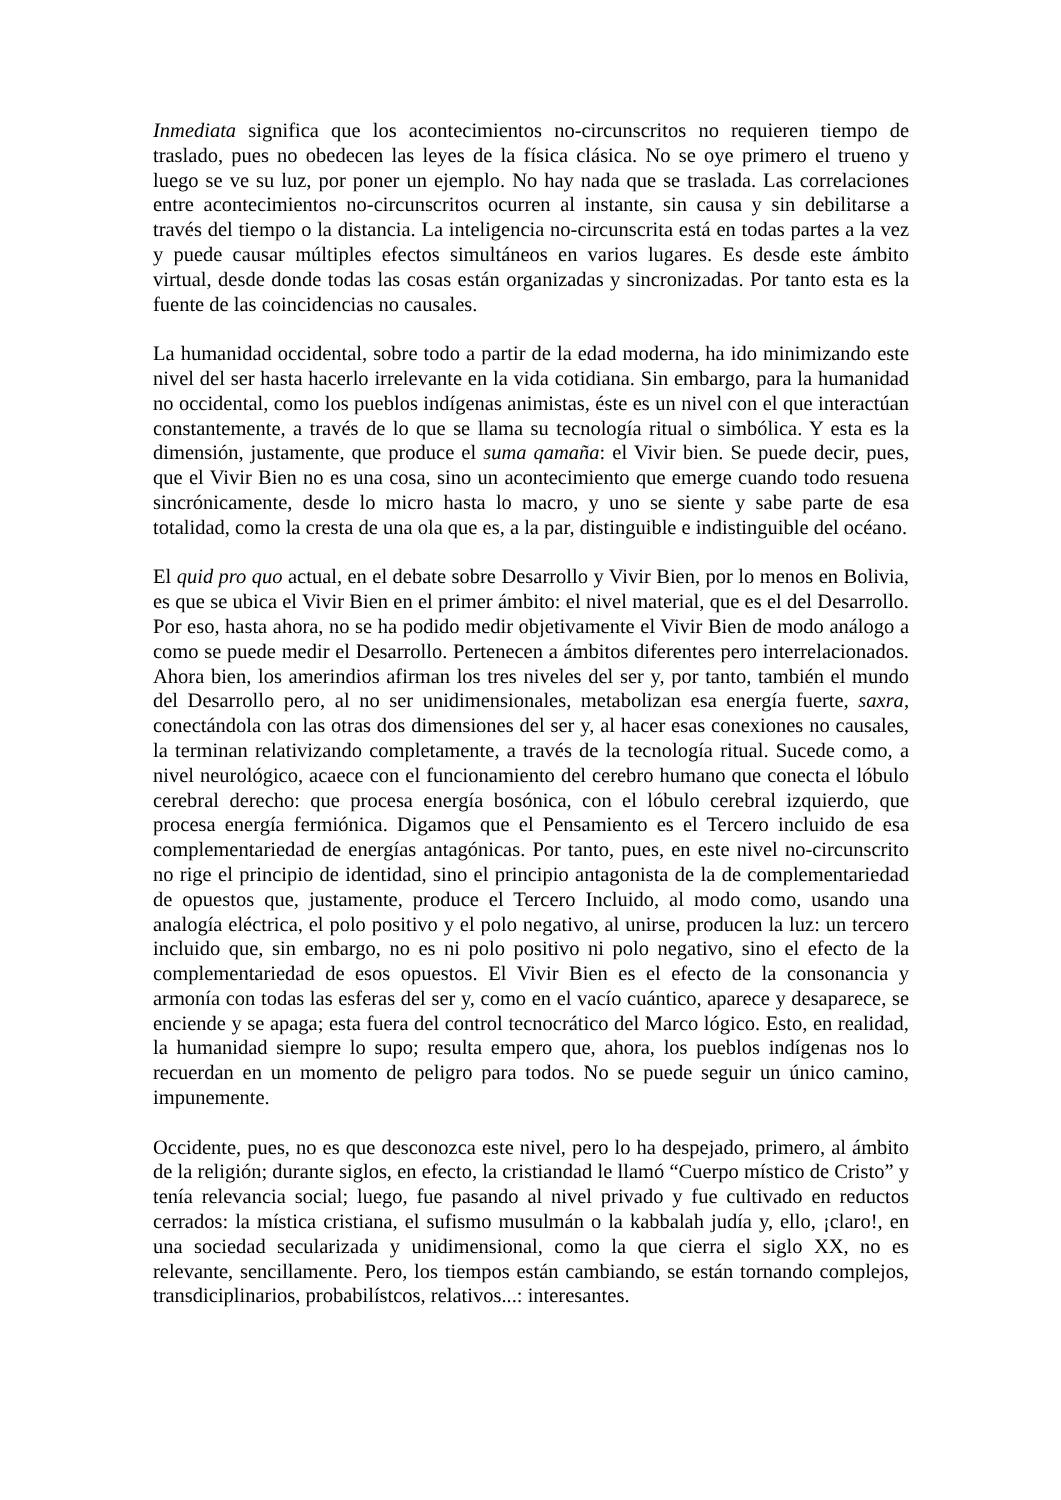Inmediata significa que los acontecimientos no-circunscritos no requieren tiempo de traslado, pues no obedecen las leyes de la física clásica. No se oye primero el trueno y luego se ve su luz, por poner un ejemplo. No hay nada que se traslada. Las correlaciones entre acontecimientos no-circunscritos ocurren al instante, sin causa y sin debilitarse a través del tiempo o la distancia. La inteligencia no-circunscrita está en todas partes a la vez y puede causar múltiples efectos simultáneos en varios lugares. Es desde este ámbito virtual, desde donde todas las cosas están organizadas y sincronizadas. Por tanto esta es la fuente de las coincidencias no causales.
La humanidad occidental, sobre todo a partir de la edad moderna, ha ido minimizando este nivel del ser hasta hacerlo irrelevante en la vida cotidiana. Sin embargo, para la humanidad no occidental, como los pueblos indígenas animistas, éste es un nivel con el que interactúan constantemente, a través de lo que se llama su tecnología ritual o simbólica. Y esta es la dimensión, justamente, que produce el suma qamaña: el Vivir bien. Se puede decir, pues, que el Vivir Bien no es una cosa, sino un acontecimiento que emerge cuando todo resuena sincrónicamente, desde lo micro hasta lo macro, y uno se siente y sabe parte de esa totalidad, como la cresta de una ola que es, a la par, distinguible e indistinguible del océano.
El quid pro quo actual, en el debate sobre Desarrollo y Vivir Bien, por lo menos en Bolivia, es que se ubica el Vivir Bien en el primer ámbito: el nivel material, que es el del Desarrollo. Por eso, hasta ahora, no se ha podido medir objetivamente el Vivir Bien de modo análogo a como se puede medir el Desarrollo. Pertenecen a ámbitos diferentes pero interrelacionados. Ahora bien, los amerindios afirman los tres niveles del ser y, por tanto, también el mundo del Desarrollo pero, al no ser unidimensionales, metabolizan esa energía fuerte, saxra, conectándola con las otras dos dimensiones del ser y, al hacer esas conexiones no causales, la terminan relativizando completamente, a través de la tecnología ritual. Sucede como, a nivel neurológico, acaece con el funcionamiento del cerebro humano que conecta el lóbulo cerebral derecho: que procesa energía bosónica, con el lóbulo cerebral izquierdo, que procesa energía fermiónica. Digamos que el Pensamiento es el Tercero incluido de esa complementariedad de energías antagónicas. Por tanto, pues, en este nivel no-circunscrito no rige el principio de identidad, sino el principio antagonista de la de complementariedad de opuestos que, justamente, produce el Tercero Incluido, al modo como, usando una analogía eléctrica, el polo positivo y el polo negativo, al unirse, producen la luz: un tercero incluido que, sin embargo, no es ni polo positivo ni polo negativo, sino el efecto de la complementariedad de esos opuestos. El Vivir Bien es el efecto de la consonancia y armonía con todas las esferas del ser y, como en el vacío cuántico, aparece y desaparece, se enciende y se apaga; esta fuera del control tecnocrático del Marco lógico. Esto, en realidad, la humanidad siempre lo supo; resulta empero que, ahora, los pueblos indígenas nos lo recuerdan en un momento de peligro para todos. No se puede seguir un único camino, impunemente.
Occidente, pues, no es que desconozca este nivel, pero lo ha despejado, primero, al ámbito de la religión; durante siglos, en efecto, la cristiandad le llamó “Cuerpo místico de Cristo” y tenía relevancia social; luego, fue pasando al nivel privado y fue cultivado en reductos cerrados: la mística cristiana, el sufismo musulmán o la kabbalah judía y, ello, ¡claro!, en una sociedad secularizada y unidimensional, como la que cierra el siglo XX, no es relevante, sencillamente. Pero, los tiempos están cambiando, se están tornando complejos, transdiciplinarios, probabilístcos, relativos...: interesantes.